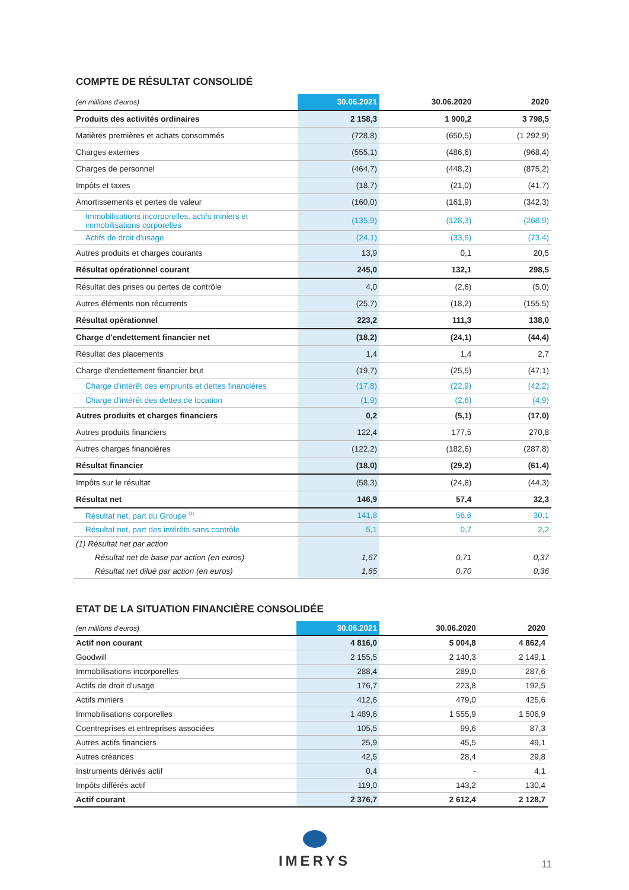COMPTE DE RÉSULTAT CONSOLIDÉ
| (en millions d'euros) | 30.06.2021 | 30.06.2020 | 2020 |
| --- | --- | --- | --- |
| Produits des activités ordinaires | 2 158,3 | 1 900,2 | 3 798,5 |
| Matières premières et achats consommés | (728,8) | (650,5) | (1 292,9) |
| Charges externes | (555,1) | (486,6) | (968,4) |
| Charges de personnel | (464,7) | (448,2) | (875,2) |
| Impôts et taxes | (18,7) | (21,0) | (41,7) |
| Amortissements et pertes de valeur | (160,0) | (161,9) | (342,3) |
| Immobilisations incorporelles, actifs miniers et immobilisations corporelles | (135,9) | (128,3) | (268,9) |
| Actifs de droit d'usage | (24,1) | (33,6) | (73,4) |
| Autres produits et charges courants | 13,9 | 0,1 | 20,5 |
| Résultat opérationnel courant | 245,0 | 132,1 | 298,5 |
| Résultat des prises ou pertes de contrôle | 4,0 | (2,6) | (5,0) |
| Autres éléments non récurrents | (25,7) | (18,2) | (155,5) |
| Résultat opérationnel | 223,2 | 111,3 | 138,0 |
| Charge d'endettement financier net | (18,2) | (24,1) | (44,4) |
| Résultat des placements | 1,4 | 1,4 | 2,7 |
| Charge d'endettement financier brut | (19,7) | (25,5) | (47,1) |
| Charge d'intérêt des emprunts et dettes financières | (17,8) | (22,9) | (42,2) |
| Charge d'intérêt des dettes de location | (1,9) | (2,6) | (4,9) |
| Autres produits et charges financiers | 0,2 | (5,1) | (17,0) |
| Autres produits financiers | 122,4 | 177,5 | 270,8 |
| Autres charges financières | (122,2) | (182,6) | (287,8) |
| Résultat financier | (18,0) | (29,2) | (61,4) |
| Impôts sur le résultat | (58,3) | (24,8) | (44,3) |
| Résultat net | 146,9 | 57,4 | 32,3 |
| Résultat net, part du Groupe <sup>(1)</sup> | 141,8 | 56,6 | 30,1 |
| Résultat net, part des intérêts sans contrôle | 5,1 | 0,7 | 2,2 |
| (1) Résultat net par action | | | |
| Résultat net de base par action (en euros) | 1,67 | 0,71 | 0,37 |
| Résultat net dilué par action (en euros) | 1,65 | 0,70 | 0,36 |
ETAT DE LA SITUATION FINANCIÈRE CONSOLIDÉE
| (en millions d'euros) | 30.06.2021 | 30.06.2020 | 2020 |
| --- | --- | --- | --- |
| Actif non courant | 4 816,0 | 5 004,8 | 4 862,4 |
| Goodwill | 2 155,5 | 2 140,3 | 2 149,1 |
| Immobilisations incorporelles | 288,4 | 289,0 | 287,6 |
| Actifs de droit d'usage | 176,7 | 223,8 | 192,5 |
| Actifs miniers | 412,6 | 479,0 | 425,6 |
| Immobilisations corporelles | 1 489,6 | 1 555,9 | 1 506,9 |
| Coentreprises et entreprises associées | 105,5 | 99,6 | 87,3 |
| Autres actifs financiers | 25,9 | 45,5 | 49,1 |
| Autres créances | 42,5 | 28,4 | 29,8 |
| Instruments dérivés actif | 0,4 | - | 4,1 |
| Impôts différés actif | 119,0 | 143,2 | 130,4 |
| Actif courant | 2 376,7 | 2 612,4 | 2 128,7 |
IMERYS
11